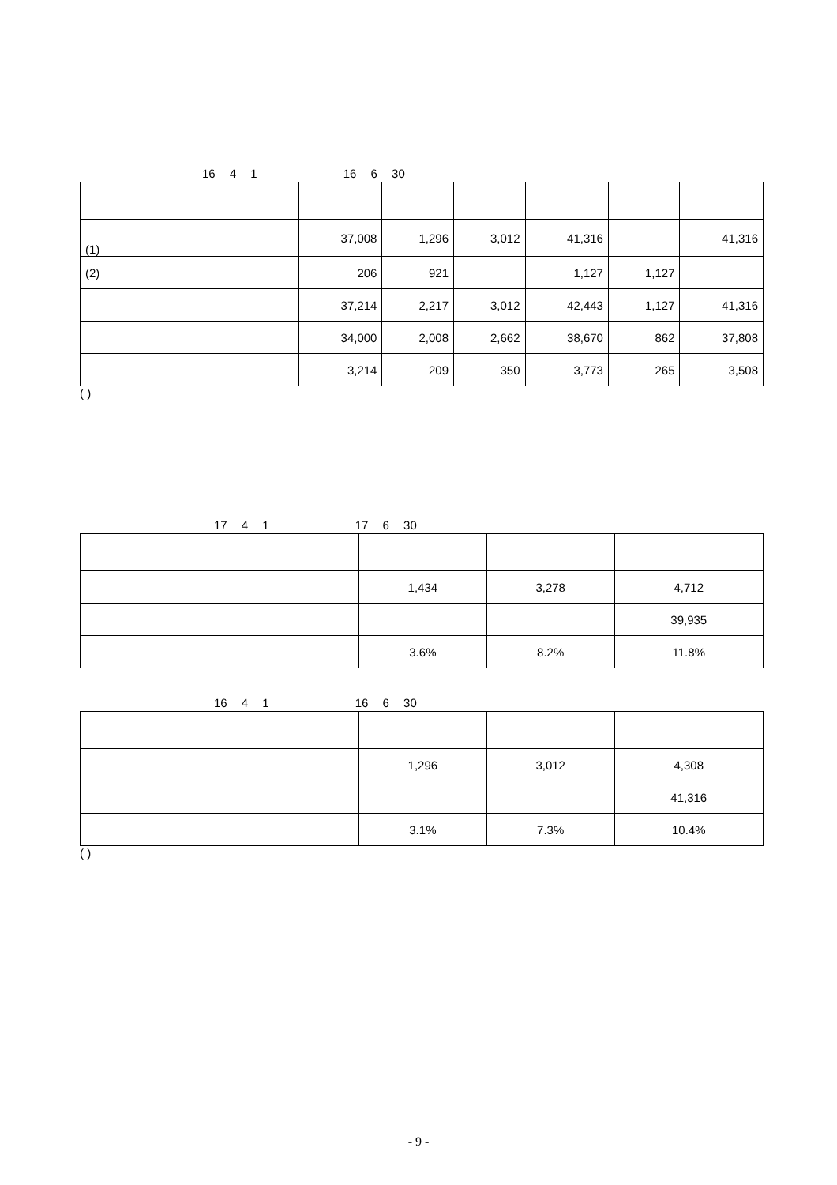16 4 1 16 6 30
| (1) | 37,008 | 1,296 | 3,012 | 41,316 | | 41,316 |
| (2) | 206 | 921 | | 1,127 | 1,127 | |
| | 37,214 | 2,217 | 3,012 | 42,443 | 1,127 | 41,316 |
| | 34,000 | 2,008 | 2,662 | 38,670 | 862 | 37,808 |
| | 3,214 | 209 | 350 | 3,773 | 265 | 3,508 |
( )
17 4 1 17 6 30
| | 1,434 | 3,278 | 4,712 |
| | | | 39,935 |
| | 3.6% | 8.2% | 11.8% |
16 4 1 16 6 30
| | 1,296 | 3,012 | 4,308 |
| | | | 41,316 |
| | 3.1% | 7.3% | 10.4% |
( )
- 9 -